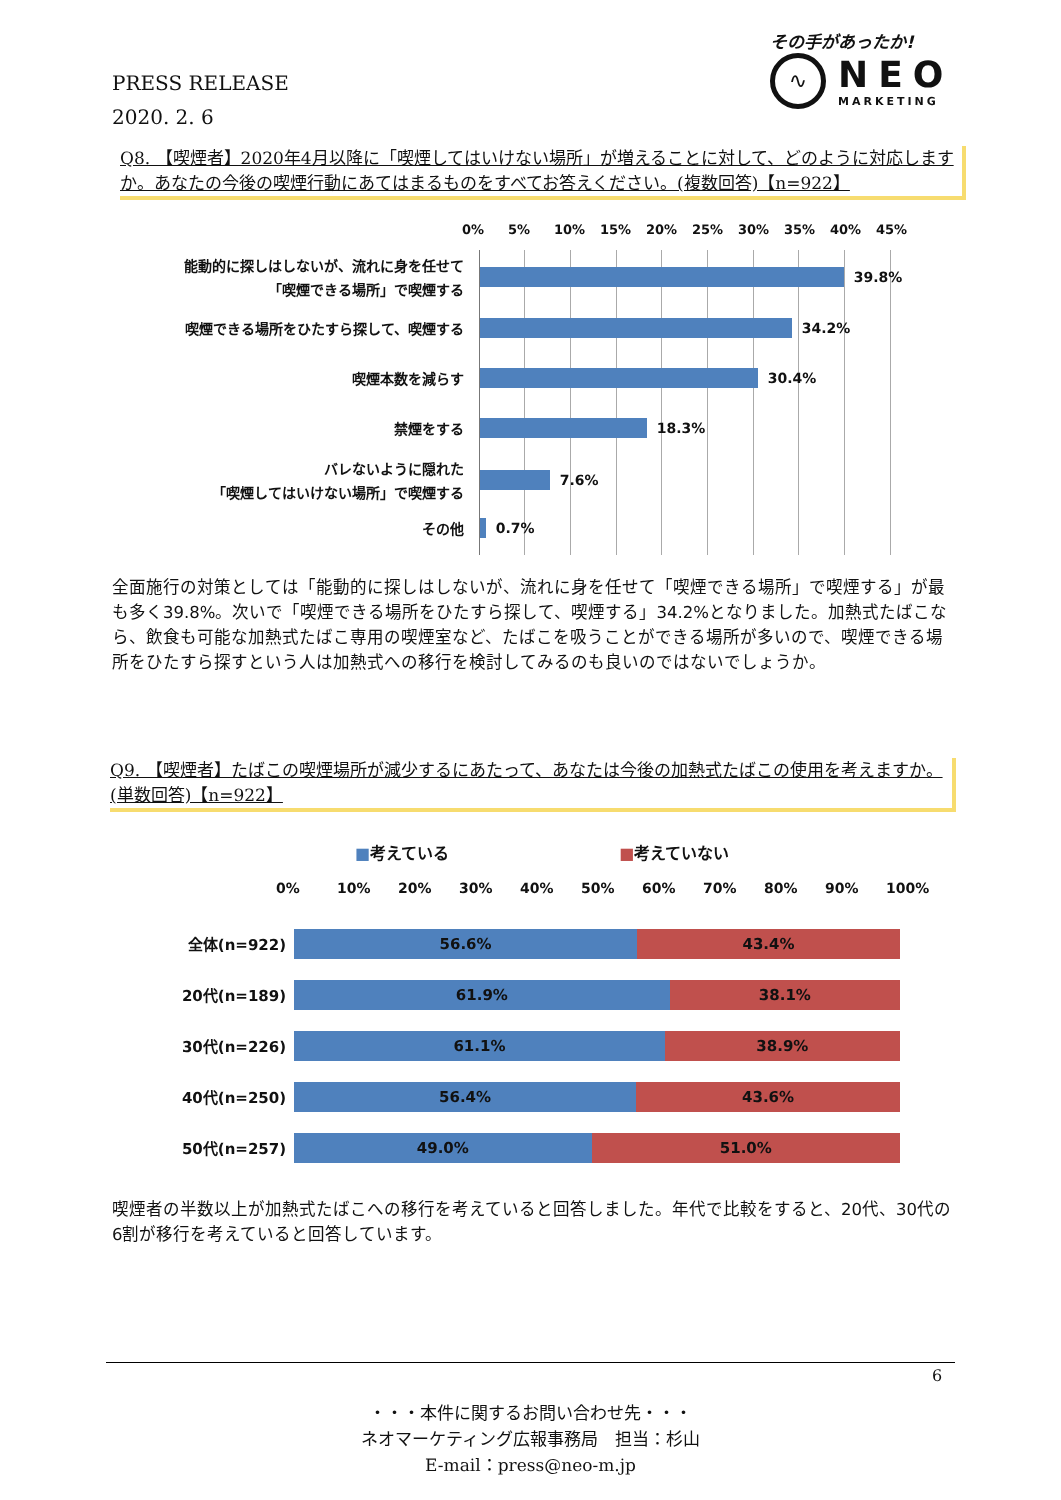PRESS RELEASE
2020. 2. 6
その手があったか!
∿
NEO
MARKETING
Q8. 【喫煙者】2020年4月以降に「喫煙してはいけない場所」が増えることに対して、どのように対応しますか。あなたの今後の喫煙行動にあてはまるものをすべてお答えください。(複数回答)【n=922】
0% 5% 10% 15% 20% 25% 30% 35% 40% 45%
能動的に探しはしないが、流れに身を任せて
「喫煙できる場所」で喫煙する
39.8%
喫煙できる場所をひたすら探して、喫煙する
34.2%
喫煙本数を減らす
30.4%
禁煙をする
18.3%
バレないように隠れた
「喫煙してはいけない場所」で喫煙する
7.6%
その他
0.7%
全面施行の対策としては「能動的に探しはしないが、流れに身を任せて「喫煙できる場所」で喫煙する」が最も多く39.8%。次いで「喫煙できる場所をひたすら探して、喫煙する」34.2%となりました。加熱式たばこなら、飲食も可能な加熱式たばこ専用の喫煙室など、たばこを吸うことができる場所が多いので、喫煙できる場所をひたすら探すという人は加熱式への移行を検討してみるのも良いのではないでしょうか。
Q9. 【喫煙者】たばこの喫煙場所が減少するにあたって、あなたは今後の加熱式たばこの使用を考えますか。(単数回答)【n=922】
■考えている ■考えていない
0% 10% 20% 30% 40% 50% 60% 70% 80% 90% 100%
全体(n=922)
56.6% 43.4%
20代(n=189)
61.9% 38.1%
30代(n=226)
61.1% 38.9%
40代(n=250)
56.4% 43.6%
50代(n=257)
49.0% 51.0%
喫煙者の半数以上が加熱式たばこへの移行を考えていると回答しました。年代で比較をすると、20代、30代の6割が移行を考えていると回答しています。
6
・・・本件に関するお問い合わせ先・・・
ネオマーケティング広報事務局　担当：杉山
E-mail：press@neo-m.jp